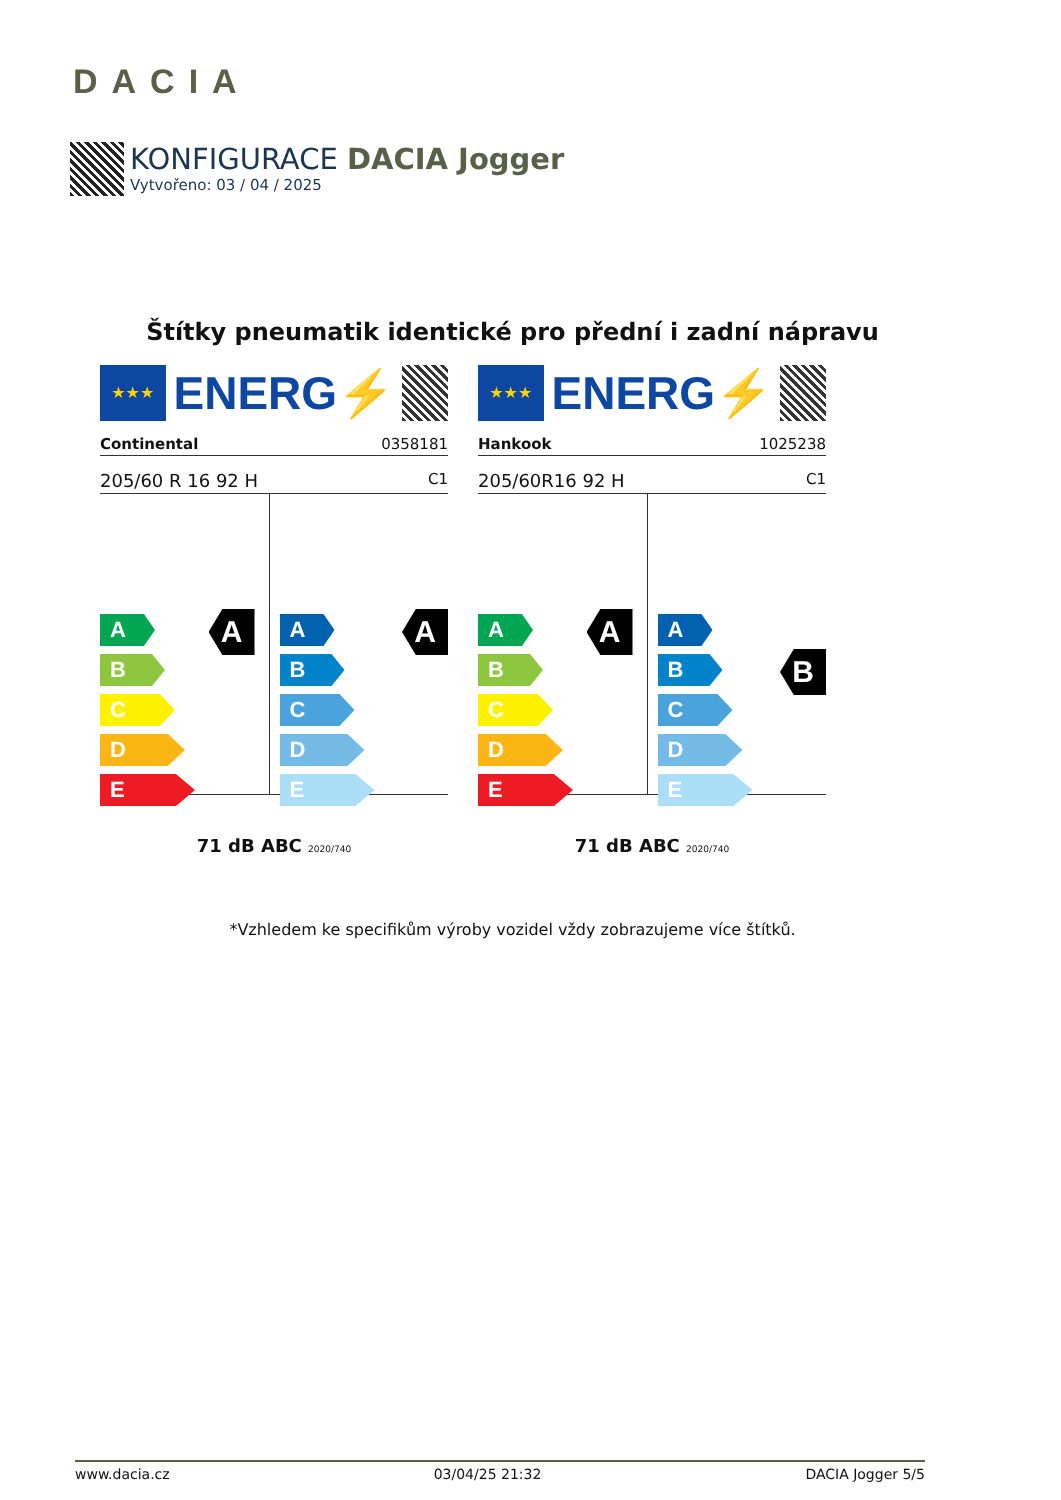DACIA
KONFIGURACE DACIA Jogger
Vytvořeno: 03 / 04 / 2025
Štítky pneumatik identické pro přední i zadní nápravu
★★★
ENERG⚡
Continental 0358181
205/60 R 16 92 H C1
A
A
B
C
D
E
A
A
B
C
D
E
71 dB ABC 2020/740
★★★
ENERG⚡
Hankook 1025238
205/60R16 92 H C1
A
A
B
C
D
E
B
A
B
C
D
E
71 dB ABC 2020/740
*Vzhledem ke specifikům výroby vozidel vždy zobrazujeme více štítků.
www.dacia.cz 03/04/25 21:32 DACIA Jogger 5/5